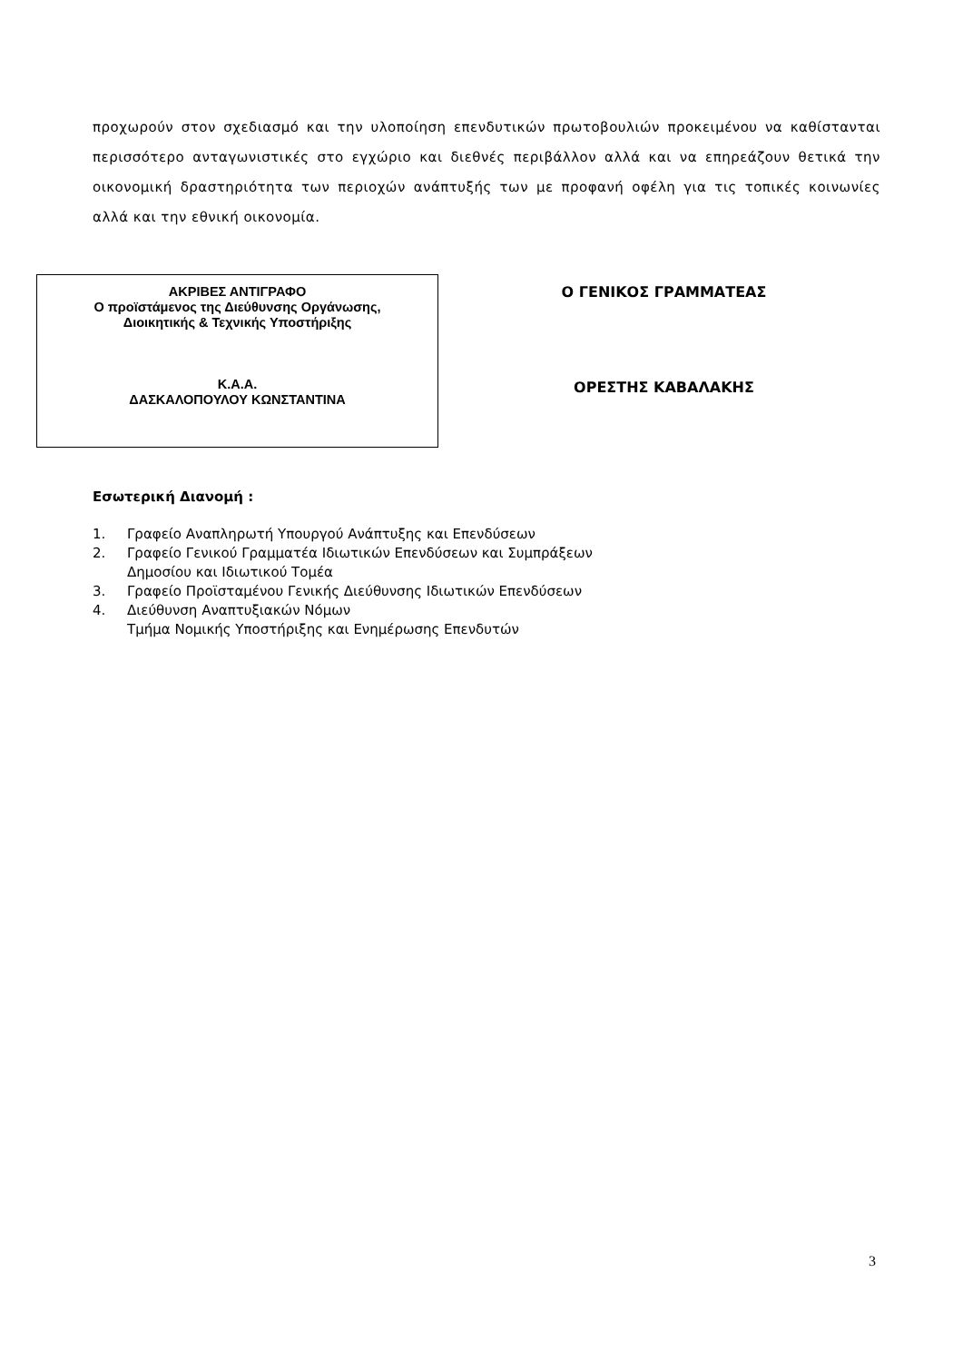προχωρούν στον σχεδιασμό και την υλοποίηση επενδυτικών πρωτοβουλιών προκειμένου να καθίστανται περισσότερο ανταγωνιστικές στο εγχώριο και διεθνές περιβάλλον αλλά και να επηρεάζουν θετικά την οικονομική δραστηριότητα των περιοχών ανάπτυξής των με προφανή οφέλη για τις τοπικές κοινωνίες αλλά και την εθνική οικονομία.
ΑΚΡΙΒΕΣ ΑΝΤΙΓΡΑΦΟ
Ο προϊστάμενος της Διεύθυνσης Οργάνωσης,
Διοικητικής & Τεχνικής Υποστήριξης
Κ.Α.Α.
ΔΑΣΚΑΛΟΠΟΥΛΟΥ ΚΩΝΣΤΑΝΤΙΝΑ
Ο ΓΕΝΙΚΟΣ ΓΡΑΜΜΑΤΕΑΣ
ΟΡΕΣΤΗΣ ΚΑΒΑΛΑΚΗΣ
Εσωτερική Διανομή :
1. Γραφείο Αναπληρωτή Υπουργού Ανάπτυξης και Επενδύσεων
2. Γραφείο Γενικού Γραμματέα Ιδιωτικών Επενδύσεων και Συμπράξεων
Δημοσίου και Ιδιωτικού Τομέα
3. Γραφείο Προϊσταμένου Γενικής Διεύθυνσης Ιδιωτικών Επενδύσεων
4. Διεύθυνση Αναπτυξιακών Νόμων
Τμήμα Νομικής Υποστήριξης και Ενημέρωσης Επενδυτών
3